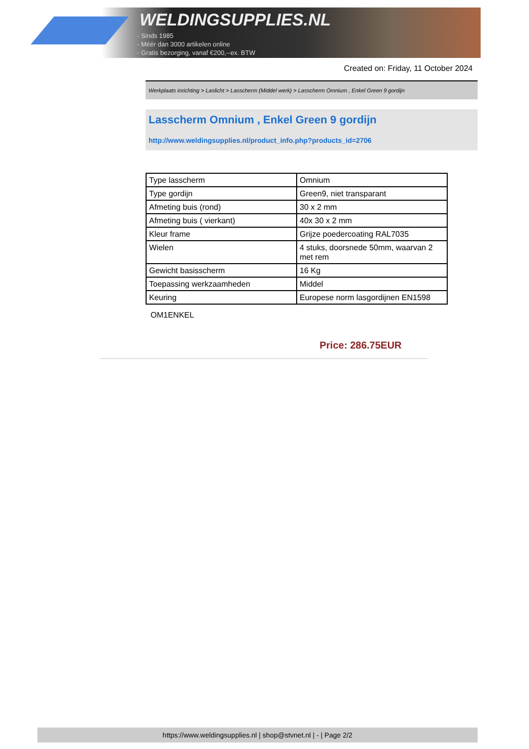WELDINGSUPPLIES.NL
- Sinds 1985
- Méér dan 3000 artikelen online
- Gratis bezorging, vanaf €200,--ex. BTW
Created on: Friday, 11 October 2024
Werkplaats inrichting > Laslicht > Lasscherm (Middel werk) > Lasscherm Omnium , Enkel Green 9 gordijn
Lasscherm Omnium , Enkel Green 9 gordijn
http://www.weldingsupplies.nl/product_info.php?products_id=2706
| Type lasscherm | Omnium |
| Type gordijn | Green9, niet transparant |
| Afmeting buis (rond) | 30 x 2 mm |
| Afmeting buis ( vierkant) | 40x 30 x 2 mm |
| Kleur frame | Grijze poedercoating RAL7035 |
| Wielen | 4 stuks, doorsnede 50mm, waarvan 2 met rem |
| Gewicht basisscherm | 16 Kg |
| Toepassing werkzaamheden | Middel |
| Keuring | Europese norm lasgordijnen EN1598 |
OM1ENKEL
Price: 286.75EUR
https://www.weldingsupplies.nl | shop@stvnet.nl | - | Page 2/2